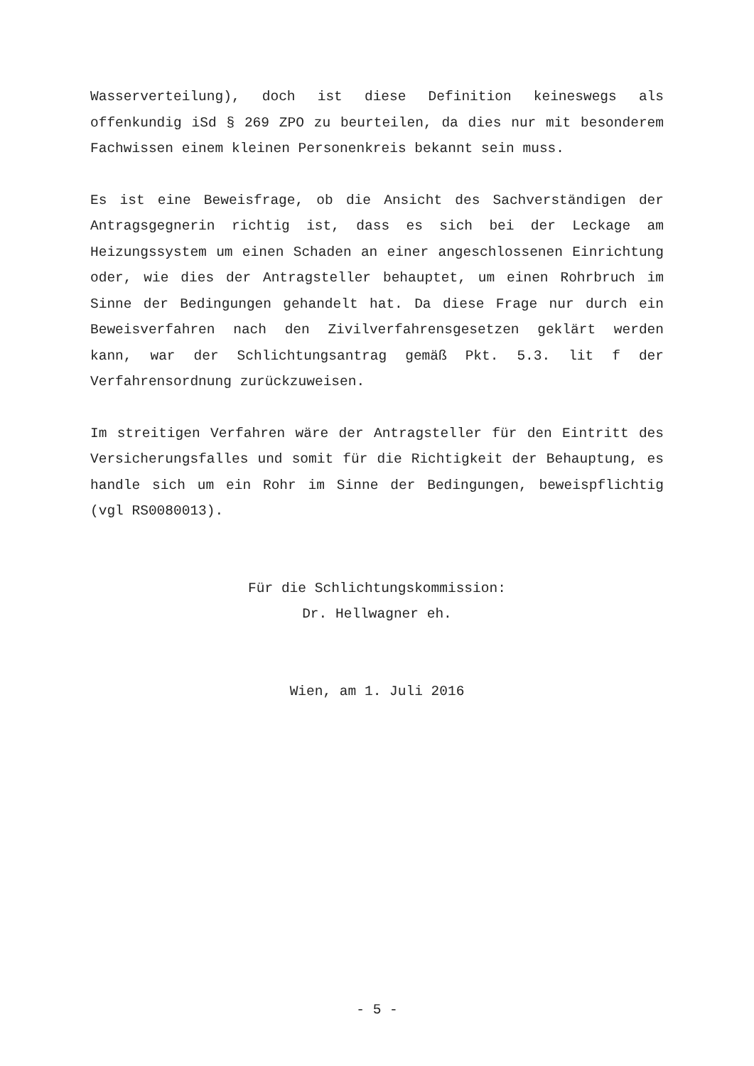Wasserverteilung), doch ist diese Definition keineswegs als offenkundig iSd § 269 ZPO zu beurteilen, da dies nur mit besonderem Fachwissen einem kleinen Personenkreis bekannt sein muss.
Es ist eine Beweisfrage, ob die Ansicht des Sachverständigen der Antragsgegnerin richtig ist, dass es sich bei der Leckage am Heizungssystem um einen Schaden an einer angeschlossenen Einrichtung oder, wie dies der Antragsteller behauptet, um einen Rohrbruch im Sinne der Bedingungen gehandelt hat. Da diese Frage nur durch ein Beweisverfahren nach den Zivilverfahrensgesetzen geklärt werden kann, war der Schlichtungsantrag gemäß Pkt. 5.3. lit f der Verfahrensordnung zurückzuweisen.
Im streitigen Verfahren wäre der Antragsteller für den Eintritt des Versicherungsfalles und somit für die Richtigkeit der Behauptung, es handle sich um ein Rohr im Sinne der Bedingungen, beweispflichtig (vgl RS0080013).
Für die Schlichtungskommission:
Dr. Hellwagner eh.
Wien, am 1. Juli 2016
- 5 -